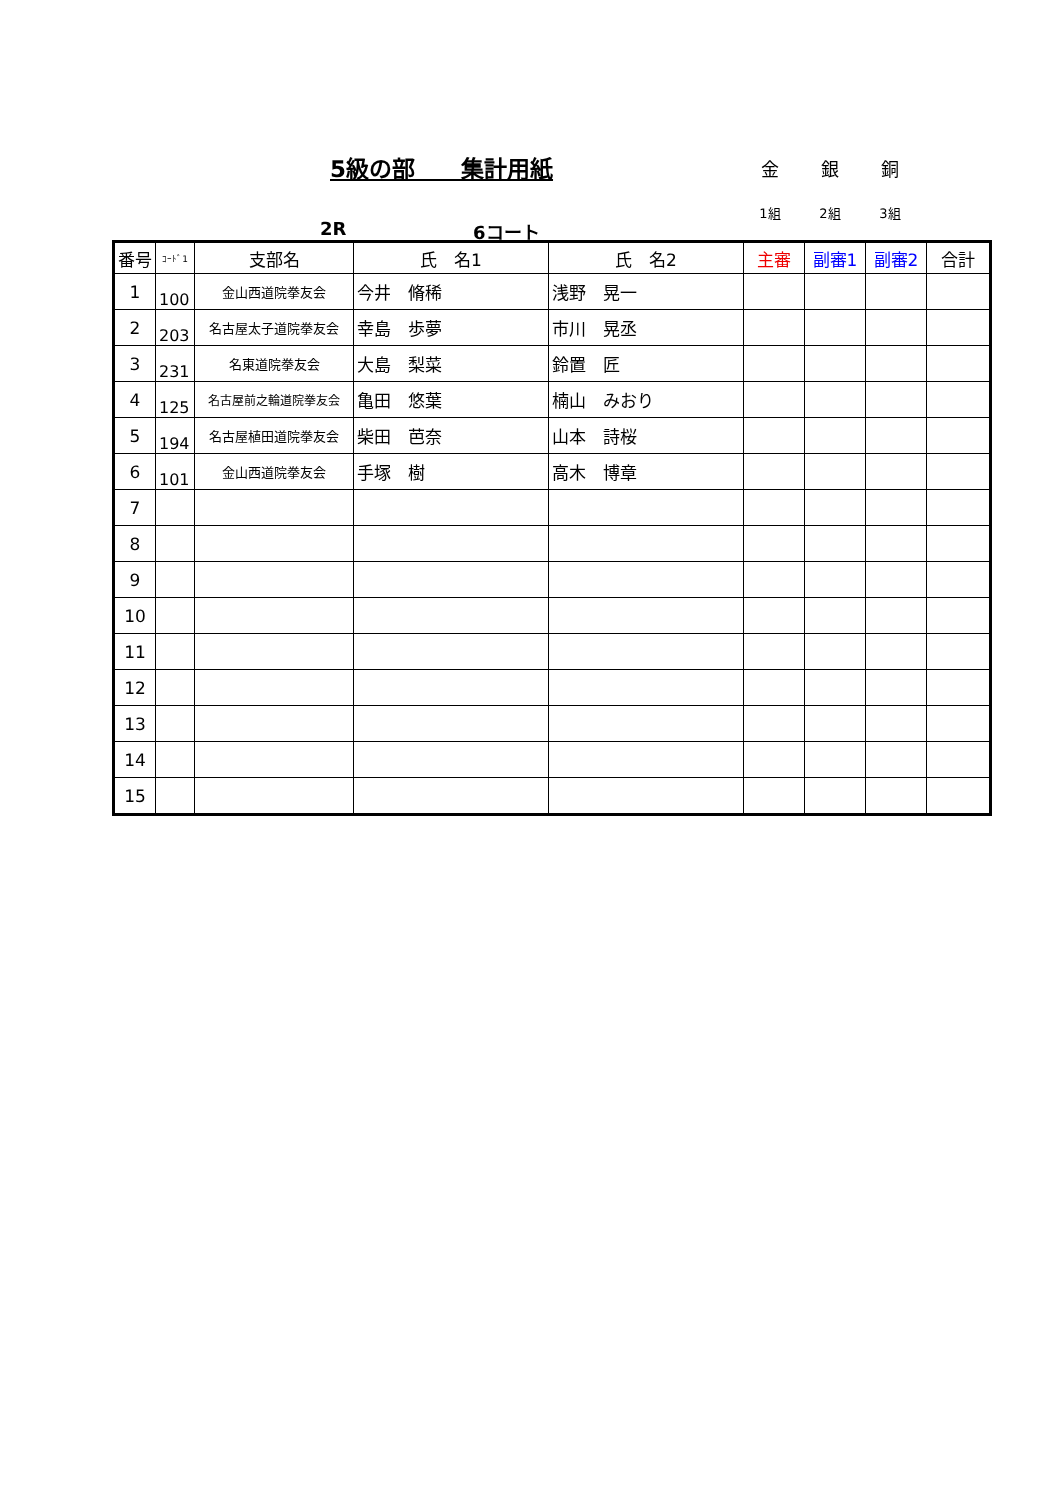5級の部　　集計用紙
金 銀 銅
1組 2組 3組
2R 6コート
| 番号 | ｺｰﾄﾞ1 | 支部名 | 氏 名1 | 氏 名2 | 主審 | 副審1 | 副審2 | 合計 |
| --- | --- | --- | --- | --- | --- | --- | --- | --- |
| 1 | 100 | 金山西道院拳友会 | 今井 脩稀 | 浅野 晃一 | | | | |
| 2 | 203 | 名古屋太子道院拳友会 | 幸島 歩夢 | 市川 晃丞 | | | | |
| 3 | 231 | 名東道院拳友会 | 大島 梨菜 | 鈴置 匠 | | | | |
| 4 | 125 | 名古屋前之輪道院拳友会 | 亀田 悠葉 | 楠山 みおり | | | | |
| 5 | 194 | 名古屋植田道院拳友会 | 柴田 芭奈 | 山本 詩桜 | | | | |
| 6 | 101 | 金山西道院拳友会 | 手塚 樹 | 高木 博章 | | | | |
| 7 | | | | | | | | |
| 8 | | | | | | | | |
| 9 | | | | | | | | |
| 10 | | | | | | | | |
| 11 | | | | | | | | |
| 12 | | | | | | | | |
| 13 | | | | | | | | |
| 14 | | | | | | | | |
| 15 | | | | | | | | |